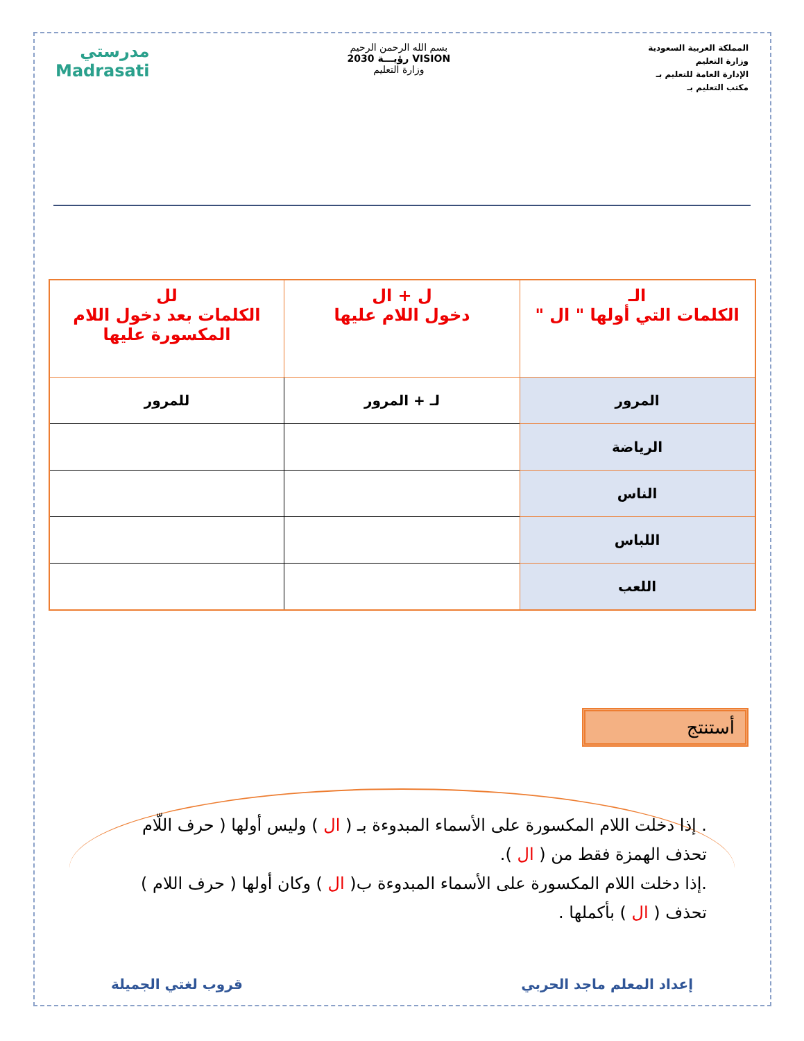المملكة العربية السعودية
وزارة التعليم
الإدارة العامة للتعليم بـ
مكتب التعليم بـ
بسم الله الرحمن الرحيم
VISION رؤيـــة 2030
وزارة التعليم
مدرستي
Madrasati
| الـ الكلمات التي أولها " ال " | ل + ال دخول اللام عليها | لل الكلمات بعد دخول اللام المكسورة عليها |
| --- | --- | --- |
| المرور | لـ + المرور | للمرور |
| الرياضة | | |
| الناس | | |
| اللباس | | |
| اللعب | | |
أستنتج
. إذا دخلت اللام المكسورة على الأسماء المبدوءة بـ ( ال ) وليس أولها ( حرف اللّام تحذف الهمزة فقط من ( ال ).
.إذا دخلت اللام المكسورة على الأسماء المبدوءة ب( ال ) وكان أولها ( حرف اللام ) تحذف ( ال ) بأكملها .
إعداد المعلم ماجد الحربي قروب لغتي الجميلة